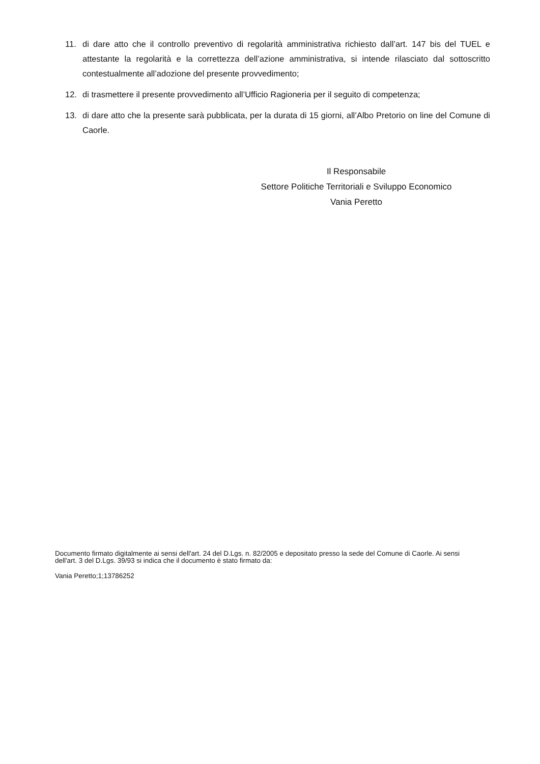11. di dare atto che il controllo preventivo di regolarità amministrativa richiesto dall’art. 147 bis del TUEL e attestante la regolarità e la correttezza dell’azione amministrativa, si intende rilasciato dal sottoscritto contestualmente all’adozione del presente provvedimento;
12. di trasmettere il presente provvedimento all’Ufficio Ragioneria per il seguito di competenza;
13. di dare atto che la presente sarà pubblicata, per la durata di 15 giorni, all’Albo Pretorio on line del Comune di Caorle.
Il Responsabile
Settore Politiche Territoriali e Sviluppo Economico
Vania Peretto
Documento firmato digitalmente ai sensi dell'art. 24 del D.Lgs. n. 82/2005 e depositato presso la sede del Comune di Caorle. Ai sensi dell'art. 3 del D.Lgs. 39/93 si indica che il documento è stato firmato da:
Vania Peretto;1;13786252